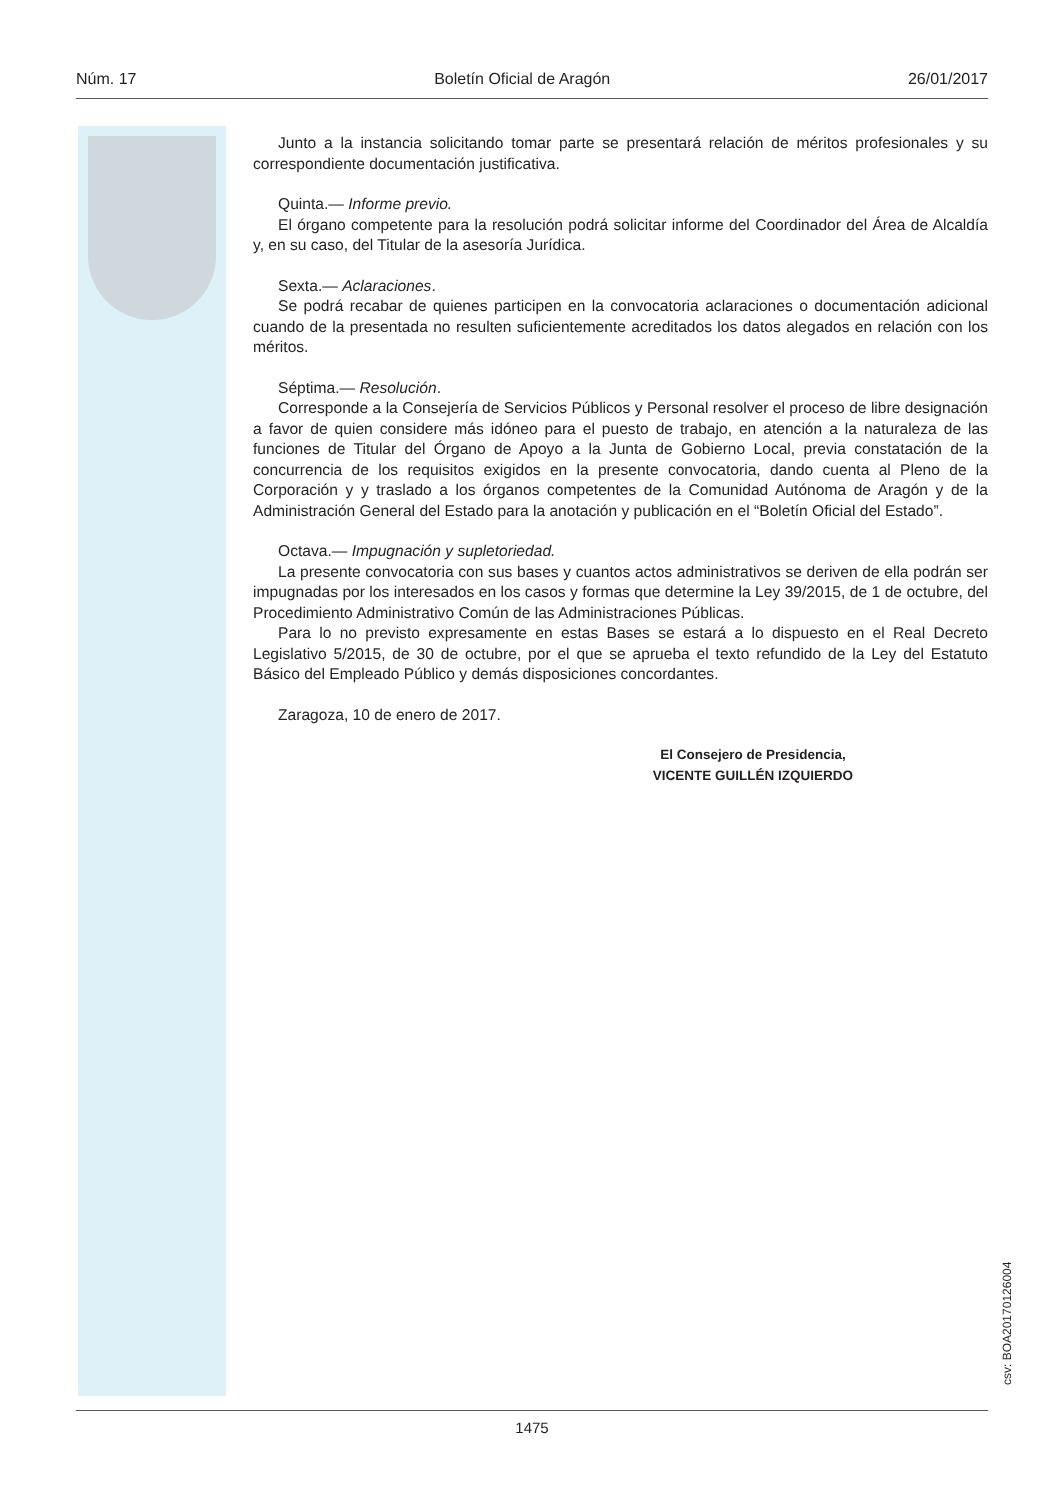Núm. 17 Boletín Oficial de Aragón 26/01/2017
Junto a la instancia solicitando tomar parte se presentará relación de méritos profesionales y su correspondiente documentación justificativa.
Quinta.— Informe previo.
El órgano competente para la resolución podrá solicitar informe del Coordinador del Área de Alcaldía y, en su caso, del Titular de la asesoría Jurídica.
Sexta.— Aclaraciones.
Se podrá recabar de quienes participen en la convocatoria aclaraciones o documentación adicional cuando de la presentada no resulten suficientemente acreditados los datos alegados en relación con los méritos.
Séptima.— Resolución.
Corresponde a la Consejería de Servicios Públicos y Personal resolver el proceso de libre designación a favor de quien considere más idóneo para el puesto de trabajo, en atención a la naturaleza de las funciones de Titular del Órgano de Apoyo a la Junta de Gobierno Local, previa constatación de la concurrencia de los requisitos exigidos en la presente convocatoria, dando cuenta al Pleno de la Corporación y y traslado a los órganos competentes de la Comunidad Autónoma de Aragón y de la Administración General del Estado para la anotación y publicación en el “Boletín Oficial del Estado”.
Octava.— Impugnación y supletoriedad.
La presente convocatoria con sus bases y cuantos actos administrativos se deriven de ella podrán ser impugnadas por los interesados en los casos y formas que determine la Ley 39/2015, de 1 de octubre, del Procedimiento Administrativo Común de las Administraciones Públicas.
Para lo no previsto expresamente en estas Bases se estará a lo dispuesto en el Real Decreto Legislativo 5/2015, de 30 de octubre, por el que se aprueba el texto refundido de la Ley del Estatuto Básico del Empleado Público y demás disposiciones concordantes.
Zaragoza, 10 de enero de 2017.
El Consejero de Presidencia,
VICENTE GUILLÉN IZQUIERDO
csv: BOA20170126004
1475